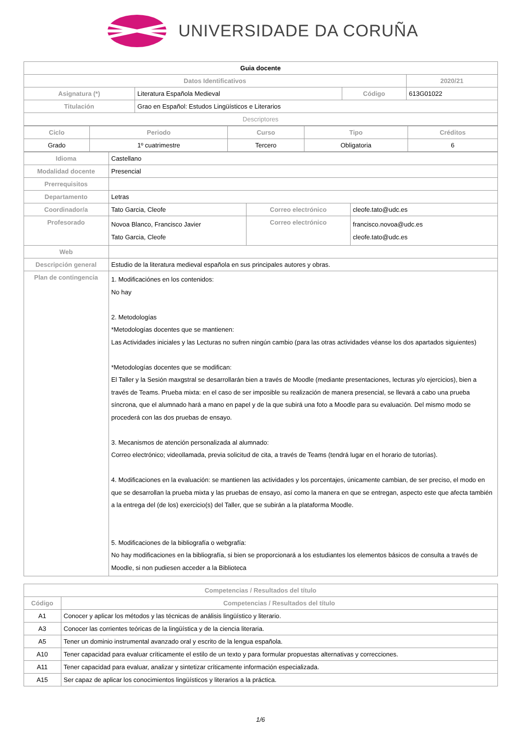UNIVERSIDADE DA CORUÑA
| Guia docente | | | | |
| Datos Identificativos | | | | 2020/21 |
| Asignatura (*) | Literatura Española Medieval | Código | 613G01022 | |
| Titulación | Grao en Español: Estudos Lingüísticos e Literarios | | | |
| Descriptores | | | | |
| Ciclo | Periodo | Curso | Tipo | Créditos |
| --- | --- | --- | --- | --- |
| Grado | 1º cuatrimestre | Tercero | Obligatoria | 6 |
| Idioma | Castellano | | |
| Modalidad docente | Presencial | | |
| Prerrequisitos | | | |
| Departamento | Letras | | |
| Coordinador/a | Tato Garcia, Cleofe | Correo electrónico | cleofe.tato@udc.es |
| Profesorado | Novoa Blanco, Francisco Javier Tato Garcia, Cleofe | Correo electrónico | francisco.novoa@udc.es cleofe.tato@udc.es |
| Web | | | |
| Descripción general | Estudio de la literatura medieval española en sus principales autores y obras. | | |
| Plan de contingencia | 1. Modificaciónes en los contenidos: No hay 2. Metodologías *Metodologías docentes que se mantienen: Las Actividades iniciales y las Lecturas no sufren ningún cambio (para las otras actividades véanse los dos apartados siguientes) *Metodologías docentes que se modifican: El Taller y la Sesión maxgstral se desarrollarán bien a través de Moodle (mediante presentaciones, lecturas y/o ejercicios), bien a través de Teams. Prueba mixta: en el caso de ser imposible su realización de manera presencial, se llevará a cabo una prueba síncrona, que el alumnado hará a mano en papel y de la que subirá una foto a Moodle para su evaluación. Del mismo modo se procederá con las dos pruebas de ensayo. 3. Mecanismos de atención personalizada al alumnado: Correo electrónico; videollamada, previa solicitud de cita, a través de Teams (tendrá lugar en el horario de tutorías). 4. Modificaciones en la evaluación: se mantienen las actividades y los porcentajes, únicamente cambian, de ser preciso, el modo en que se desarrollan la prueba mixta y las pruebas de ensayo, así como la manera en que se entregan, aspecto este que afecta también a la entrega del (de los) exercicio(s) del Taller, que se subirán a la plataforma Moodle. 5. Modificaciones de la bibliografía o webgrafía: No hay modificaciones en la bibliografía, si bien se proporcionará a los estudiantes los elementos básicos de consulta a través de Moodle, si non pudiesen acceder a la Biblioteca | | |
| Competencias / Resultados del título | |
| --- | --- |
| Código | Competencias / Resultados del título |
| A1 | Conocer y aplicar los métodos y las técnicas de análisis lingüístico y literario. |
| A3 | Conocer las corrientes teóricas de la lingüística y de la ciencia literaria. |
| A5 | Tener un dominio instrumental avanzado oral y escrito de la lengua española. |
| A10 | Tener capacidad para evaluar críticamente el estilo de un texto y para formular propuestas alternativas y correcciones. |
| A11 | Tener capacidad para evaluar, analizar y sintetizar críticamente información especializada. |
| A15 | Ser capaz de aplicar los conocimientos lingüísticos y literarios a la práctica. |
1/6